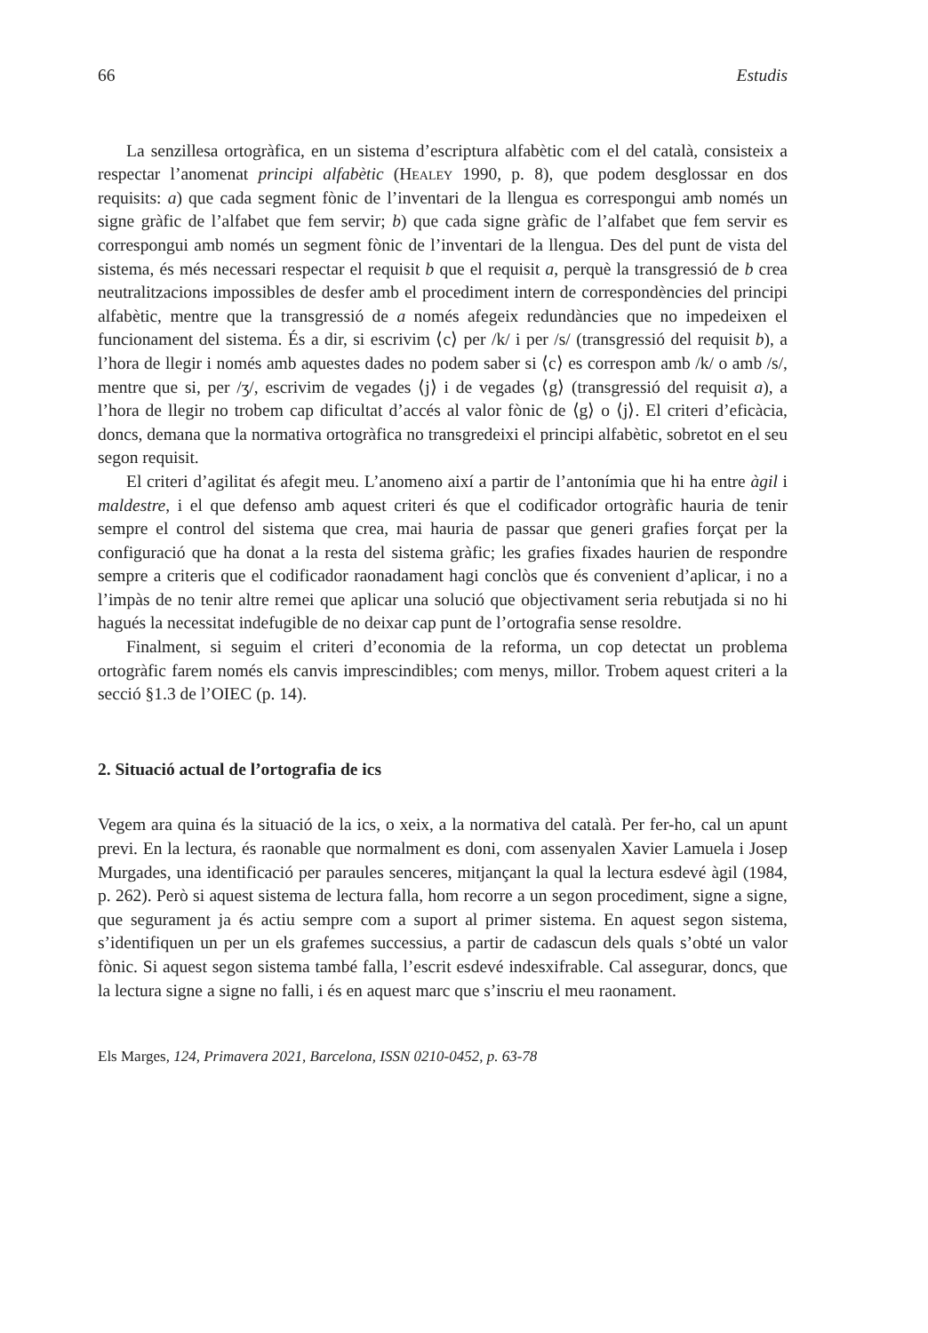66 Estudis
La senzillesa ortogràfica, en un sistema d’escriptura alfabètic com el del català, consisteix a respectar l’anomenat principi alfabètic (Healey 1990, p. 8), que podem desglossar en dos requisits: a) que cada segment fònic de l’inventari de la llengua es correspongui amb només un signe gràfic de l’alfabet que fem servir; b) que cada signe gràfic de l’alfabet que fem servir es correspongui amb només un segment fònic de l’inventari de la llengua. Des del punt de vista del sistema, és més necessari respectar el requisit b que el requisit a, perquè la transgressió de b crea neutralitzacions impossibles de desfer amb el procediment intern de correspondències del principi alfabètic, mentre que la transgressió de a només afegeix redundàncies que no impedeixen el funcionament del sistema. És a dir, si escrivim ⟨c⟩ per /k/ i per /s/ (transgressió del requisit b), a l’hora de llegir i només amb aquestes dades no podem saber si ⟨c⟩ es correspon amb /k/ o amb /s/, mentre que si, per /ʒ/, escrivim de vegades ⟨j⟩ i de vegades ⟨g⟩ (transgressió del requisit a), a l’hora de llegir no trobem cap dificultat d’accés al valor fònic de ⟨g⟩ o ⟨j⟩. El criteri d’eficàcia, doncs, demana que la normativa ortogràfica no transgredeixi el principi alfabètic, sobretot en el seu segon requisit.
El criteri d’agilitat és afegit meu. L’anomeno així a partir de l’antonímia que hi ha entre àgil i maldestre, i el que defenso amb aquest criteri és que el codificador ortogràfic hauria de tenir sempre el control del sistema que crea, mai hauria de passar que generi grafies forçat per la configuració que ha donat a la resta del sistema gràfic; les grafies fixades haurien de respondre sempre a criteris que el codificador raonadament hagi conclòs que és convenient d’aplicar, i no a l’impàs de no tenir altre remei que aplicar una solució que objectivament seria rebutjada si no hi hagués la necessitat indefugible de no deixar cap punt de l’ortografia sense resoldre.
Finalment, si seguim el criteri d’economia de la reforma, un cop detectat un problema ortogràfic farem només els canvis imprescindibles; com menys, millor. Trobem aquest criteri a la secció §1.3 de l’OIEC (p. 14).
2. Situació actual de l’ortografia de ics
Vegem ara quina és la situació de la ics, o xeix, a la normativa del català. Per fer-ho, cal un apunt previ. En la lectura, és raonable que normalment es doni, com assenyalen Xavier Lamuela i Josep Murgades, una identificació per paraules senceres, mitjançant la qual la lectura esdevé àgil (1984, p. 262). Però si aquest sistema de lectura falla, hom recorre a un segon procediment, signe a signe, que segurament ja és actiu sempre com a suport al primer sistema. En aquest segon sistema, s’identifiquen un per un els grafemes successius, a partir de cadascun dels quals s’obté un valor fònic. Si aquest segon sistema també falla, l’escrit esdevé indesxifrable. Cal assegurar, doncs, que la lectura signe a signe no falli, i és en aquest marc que s’inscriu el meu raonament.
Els Marges, 124, Primavera 2021, Barcelona, ISSN 0210-0452, p. 63-78